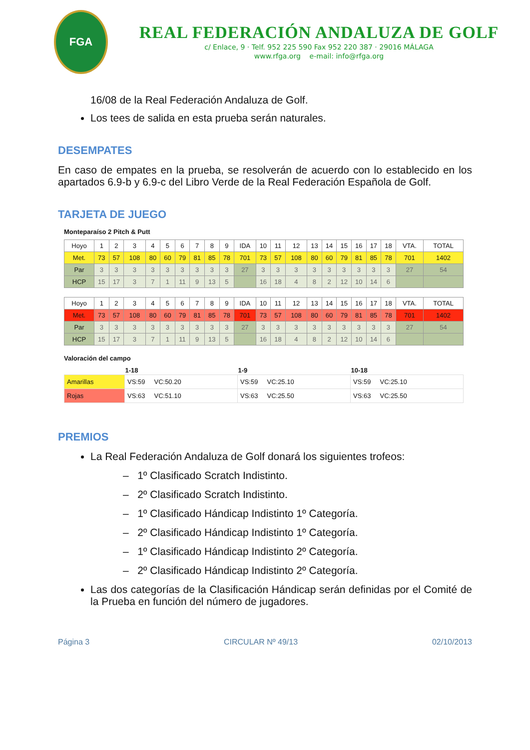FGA
REAL FEDERACIÓN ANDALUZA DE GOLF
c/ Enlace, 9 · Telf. 952 225 590 Fax 952 220 387 · 29016 MÁLAGA
www.rfga.org e-mail: info@rfga.org
16/08 de la Real Federación Andaluza de Golf.
Los tees de salida en esta prueba serán naturales.
DESEMPATES
En caso de empates en la prueba, se resolverán de acuerdo con lo establecido en los apartados 6.9-b y 6.9-c del Libro Verde de la Real Federación Española de Golf.
TARJETA DE JUEGO
Monteparaíso 2 Pitch & Putt
| Hoyo | 1 | 2 | 3 | 4 | 5 | 6 | 7 | 8 | 9 | IDA | 10 | 11 | 12 | 13 | 14 | 15 | 16 | 17 | 18 | VTA. | TOTAL |
| Met. | 73 | 57 | 108 | 80 | 60 | 79 | 81 | 85 | 78 | 701 | 73 | 57 | 108 | 80 | 60 | 79 | 81 | 85 | 78 | 701 | 1402 |
| Par | 3 | 3 | 3 | 3 | 3 | 3 | 3 | 3 | 3 | 27 | 3 | 3 | 3 | 3 | 3 | 3 | 3 | 3 | 3 | 27 | 54 |
| HCP | 15 | 17 | 3 | 7 | 1 | 11 | 9 | 13 | 5 | | 16 | 18 | 4 | 8 | 2 | 12 | 10 | 14 | 6 | | |
| Hoyo | 1 | 2 | 3 | 4 | 5 | 6 | 7 | 8 | 9 | IDA | 10 | 11 | 12 | 13 | 14 | 15 | 16 | 17 | 18 | VTA. | TOTAL |
| Met. | 73 | 57 | 108 | 80 | 60 | 79 | 81 | 85 | 78 | 701 | 73 | 57 | 108 | 80 | 60 | 79 | 81 | 85 | 78 | 701 | 1402 |
| Par | 3 | 3 | 3 | 3 | 3 | 3 | 3 | 3 | 3 | 27 | 3 | 3 | 3 | 3 | 3 | 3 | 3 | 3 | 3 | 27 | 54 |
| HCP | 15 | 17 | 3 | 7 | 1 | 11 | 9 | 13 | 5 | | 16 | 18 | 4 | 8 | 2 | 12 | 10 | 14 | 6 | | |
Valoración del campo
| | 1-18 | 1-9 | 10-18 |
| --- | --- | --- | --- |
| Amarillas | VS:59 VC:50.20 | VS:59 VC:25.10 | VS:59 VC:25.10 |
| Rojas | VS:63 VC:51.10 | VS:63 VC:25.50 | VS:63 VC:25.50 |
PREMIOS
La Real Federación Andaluza de Golf donará los siguientes trofeos:
– 1º Clasificado Scratch Indistinto.
– 2º Clasificado Scratch Indistinto.
– 1º Clasificado Hándicap Indistinto 1º Categoría.
– 2º Clasificado Hándicap Indistinto 1º Categoría.
– 1º Clasificado Hándicap Indistinto 2º Categoría.
– 2º Clasificado Hándicap Indistinto 2º Categoría.
Las dos categorías de la Clasificación Hándicap serán definidas por el Comité de la Prueba en función del número de jugadores.
Página 3 CIRCULAR Nº 49/13 02/10/2013